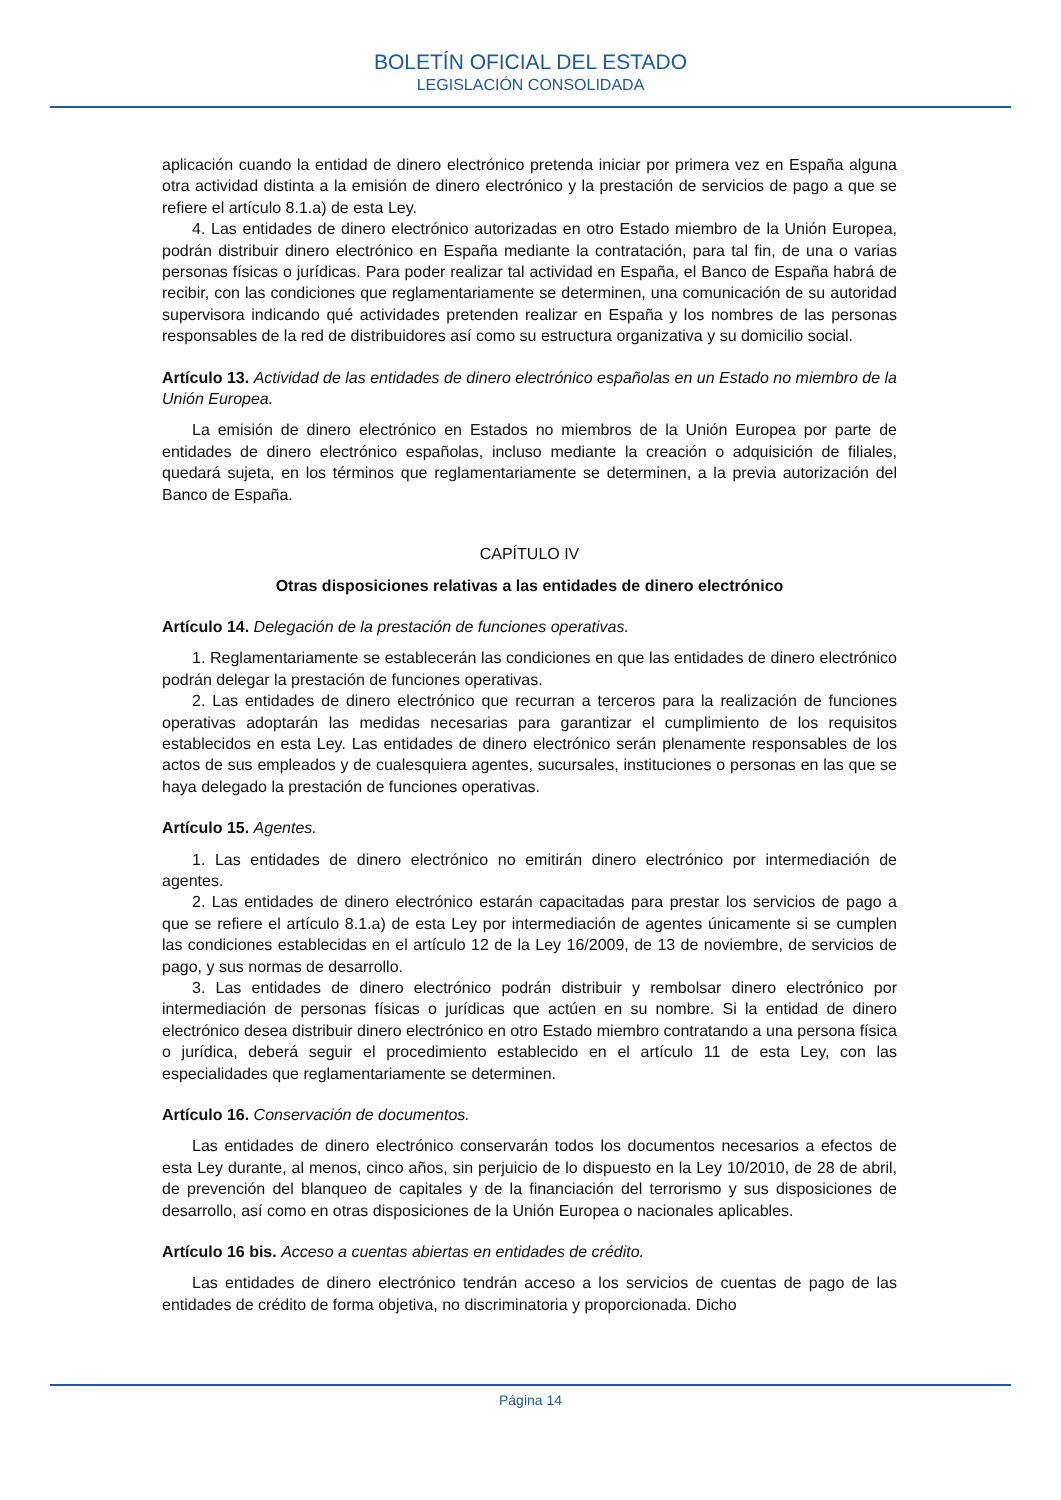BOLETÍN OFICIAL DEL ESTADO
LEGISLACIÓN CONSOLIDADA
aplicación cuando la entidad de dinero electrónico pretenda iniciar por primera vez en España alguna otra actividad distinta a la emisión de dinero electrónico y la prestación de servicios de pago a que se refiere el artículo 8.1.a) de esta Ley.
4. Las entidades de dinero electrónico autorizadas en otro Estado miembro de la Unión Europea, podrán distribuir dinero electrónico en España mediante la contratación, para tal fin, de una o varias personas físicas o jurídicas. Para poder realizar tal actividad en España, el Banco de España habrá de recibir, con las condiciones que reglamentariamente se determinen, una comunicación de su autoridad supervisora indicando qué actividades pretenden realizar en España y los nombres de las personas responsables de la red de distribuidores así como su estructura organizativa y su domicilio social.
Artículo 13. Actividad de las entidades de dinero electrónico españolas en un Estado no miembro de la Unión Europea.
La emisión de dinero electrónico en Estados no miembros de la Unión Europea por parte de entidades de dinero electrónico españolas, incluso mediante la creación o adquisición de filiales, quedará sujeta, en los términos que reglamentariamente se determinen, a la previa autorización del Banco de España.
CAPÍTULO IV
Otras disposiciones relativas a las entidades de dinero electrónico
Artículo 14. Delegación de la prestación de funciones operativas.
1. Reglamentariamente se establecerán las condiciones en que las entidades de dinero electrónico podrán delegar la prestación de funciones operativas.
2. Las entidades de dinero electrónico que recurran a terceros para la realización de funciones operativas adoptarán las medidas necesarias para garantizar el cumplimiento de los requisitos establecidos en esta Ley. Las entidades de dinero electrónico serán plenamente responsables de los actos de sus empleados y de cualesquiera agentes, sucursales, instituciones o personas en las que se haya delegado la prestación de funciones operativas.
Artículo 15. Agentes.
1. Las entidades de dinero electrónico no emitirán dinero electrónico por intermediación de agentes.
2. Las entidades de dinero electrónico estarán capacitadas para prestar los servicios de pago a que se refiere el artículo 8.1.a) de esta Ley por intermediación de agentes únicamente si se cumplen las condiciones establecidas en el artículo 12 de la Ley 16/2009, de 13 de noviembre, de servicios de pago, y sus normas de desarrollo.
3. Las entidades de dinero electrónico podrán distribuir y rembolsar dinero electrónico por intermediación de personas físicas o jurídicas que actúen en su nombre. Si la entidad de dinero electrónico desea distribuir dinero electrónico en otro Estado miembro contratando a una persona física o jurídica, deberá seguir el procedimiento establecido en el artículo 11 de esta Ley, con las especialidades que reglamentariamente se determinen.
Artículo 16. Conservación de documentos.
Las entidades de dinero electrónico conservarán todos los documentos necesarios a efectos de esta Ley durante, al menos, cinco años, sin perjuicio de lo dispuesto en la Ley 10/2010, de 28 de abril, de prevención del blanqueo de capitales y de la financiación del terrorismo y sus disposiciones de desarrollo, así como en otras disposiciones de la Unión Europea o nacionales aplicables.
Artículo 16 bis. Acceso a cuentas abiertas en entidades de crédito.
Las entidades de dinero electrónico tendrán acceso a los servicios de cuentas de pago de las entidades de crédito de forma objetiva, no discriminatoria y proporcionada. Dicho
Página 14